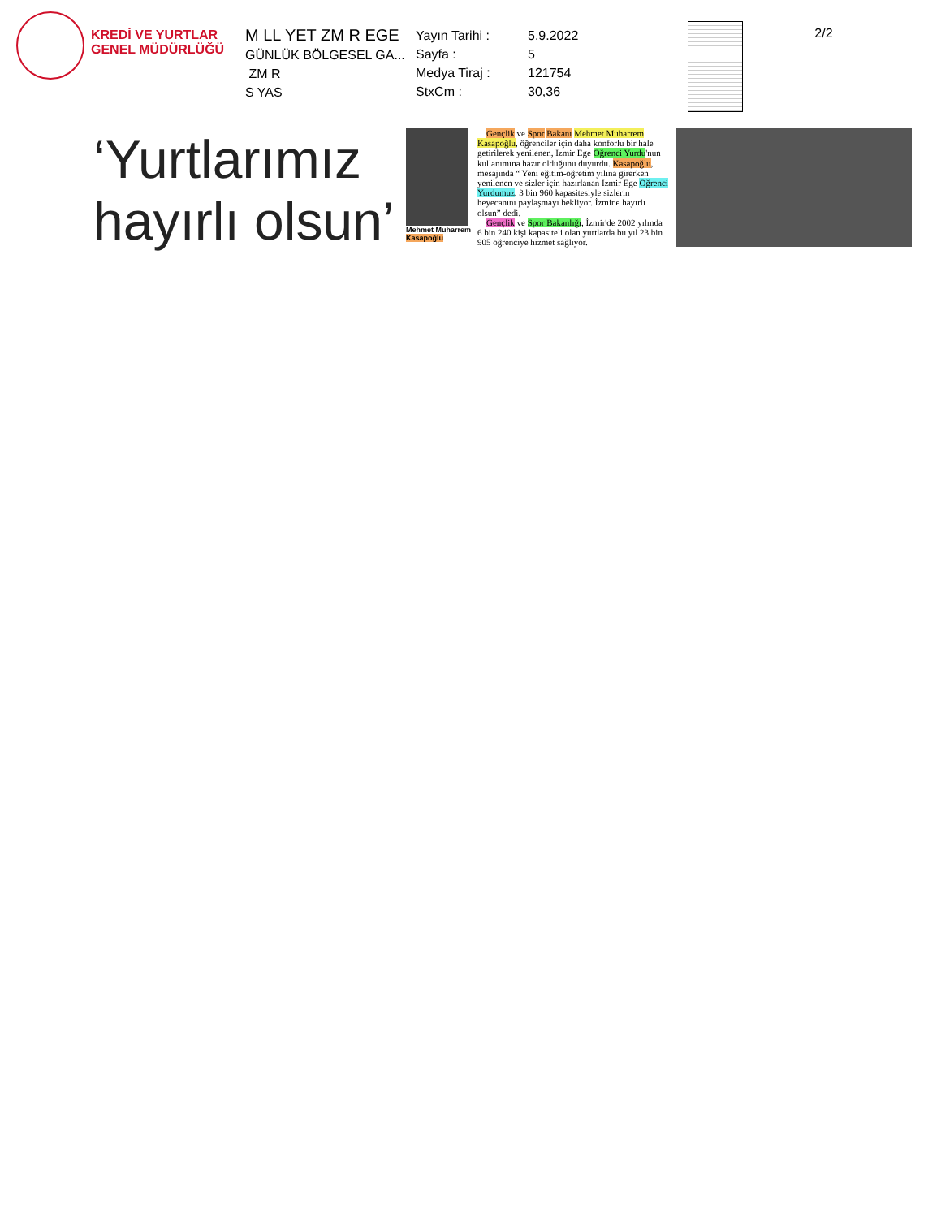KREDİ VE YURTLAR GENEL MÜDÜRLÜĞÜ
M LL YET ZM R EGE
GÜNLÜK BÖLGESEL GA...
ZM R
S YAS
Yayın Tarihi : 5.9.2022
Sayfa : 5
Medya Tiraj : 121754
StxCm : 30,36
2/2
‘Yurtlarımız hayırlı olsun’
Mehmet Muharrem
Kasapoğlu
Gençlik ve Spor Bakanı Mehmet Muharrem Kasapoğlu, öğrenciler için daha konforlu bir hale getirilerek yenilenen, İzmir Ege Öğrenci Yurdu'nun kullanımına hazır olduğunu duyurdu. Kasapoğlu, mesajında “ Yeni eğitim-öğretim yılına girerken yenilenen ve sizler için hazırlanan İzmir Ege Öğrenci Yurdumuz, 3 bin 960 kapasitesiyle sizlerin heyecanını paylaşmayı bekliyor. İzmir'e hayırlı olsun” dedi.
Gençlik ve Spor Bakanlığı, İzmir'de 2002 yılında 6 bin 240 kişi kapasiteli olan yurtlarda bu yıl 23 bin 905 öğrenciye hizmet sağlıyor.